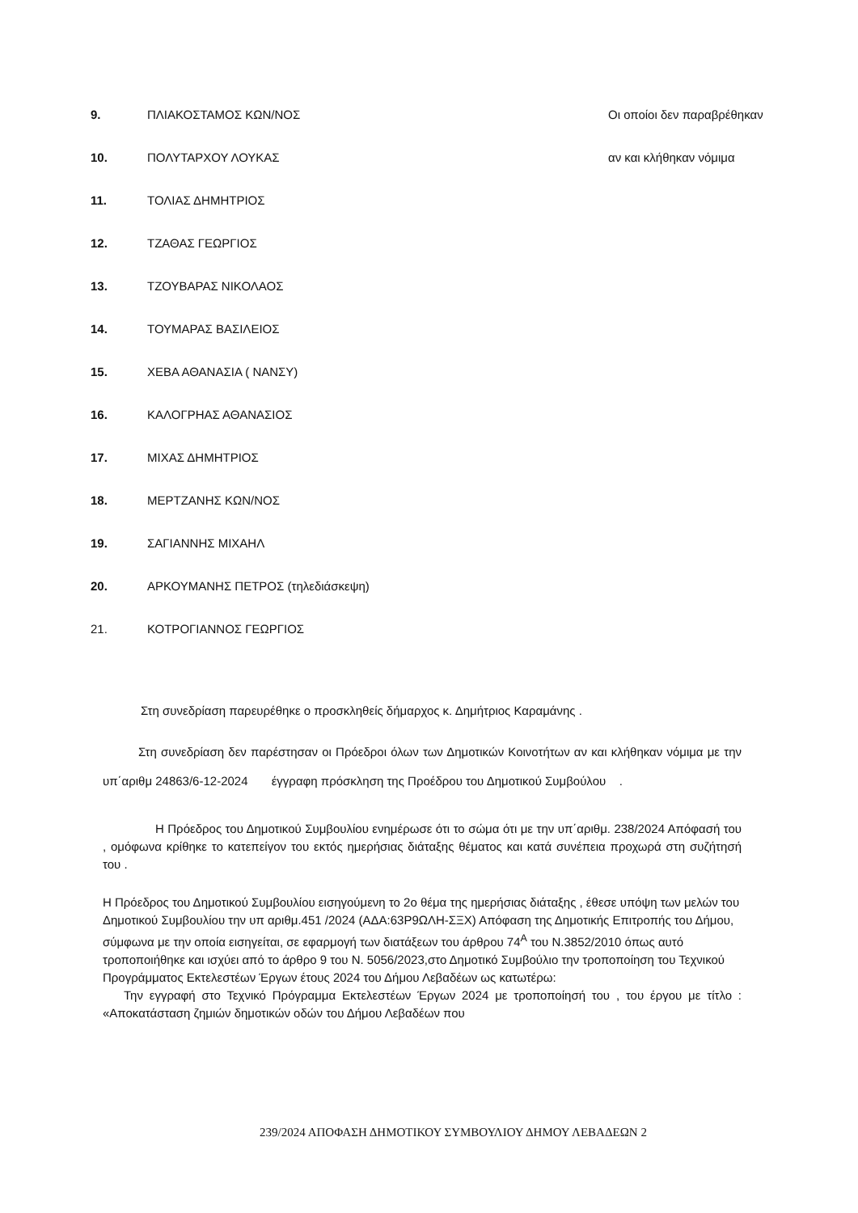9. ΠΛΙΑΚΟΣΤΑΜΟΣ ΚΩΝ/ΝΟΣ Οι οποίοι δεν παραβρέθηκαν
10. ΠΟΛΥΤΑΡΧΟΥ ΛΟΥΚΑΣ αν και κλήθηκαν νόμιμα
11. ΤΟΛΙΑΣ ΔΗΜΗΤΡΙΟΣ
12. ΤΖΑΘΑΣ ΓΕΩΡΓΙΟΣ
13. ΤΖΟΥΒΑΡΑΣ ΝΙΚΟΛΑΟΣ
14. ΤΟΥΜΑΡΑΣ ΒΑΣΙΛΕΙΟΣ
15. ΧΕΒΑ ΑΘΑΝΑΣΙΑ ( ΝΑΝΣΥ)
16. ΚΑΛΟΓΡΗΑΣ ΑΘΑΝΑΣΙΟΣ
17. ΜΙΧΑΣ ΔΗΜΗΤΡΙΟΣ
18. ΜΕΡΤΖΑΝΗΣ ΚΩΝ/ΝΟΣ
19. ΣΑΓΙΑΝΝΗΣ ΜΙΧΑΗΛ
20. ΑΡΚΟΥΜΑΝΗΣ ΠΕΤΡΟΣ (τηλεδιάσκεψη)
21. ΚΟΤΡΟΓΙΑΝΝΟΣ ΓΕΩΡΓΙΟΣ
Στη συνεδρίαση παρευρέθηκε ο προσκληθείς δήμαρχος κ. Δημήτριος Καραμάνης .
Στη συνεδρίαση δεν παρέστησαν οι Πρόεδροι όλων των Δημοτικών Κοινοτήτων αν και κλήθηκαν νόμιμα με την υπ΄αριθμ 24863/6-12-2024 έγγραφη πρόσκληση της Προέδρου του Δημοτικού Συμβούλου .
Η Πρόεδρος του Δημοτικού Συμβουλίου ενημέρωσε ότι το σώμα ότι με την υπ΄αριθμ. 238/2024 Απόφασή του , ομόφωνα κρίθηκε το κατεπείγον του εκτός ημερήσιας διάταξης θέματος και κατά συνέπεια προχωρά στη συζήτησή του .
Η Πρόεδρος του Δημοτικού Συμβουλίου εισηγούμενη το 2ο θέμα της ημερήσιας διάταξης , έθεσε υπόψη των μελών του Δημοτικού Συμβουλίου την υπ αριθμ.451 /2024 (ΑΔΑ:63Ρ9ΩΛΗ-ΣΞΧ) Απόφαση της Δημοτικής Επιτροπής του Δήμου, σύμφωνα με την οποία εισηγείται, σε εφαρμογή των διατάξεων του άρθρου 74<sup>Α</sup> του Ν.3852/2010 όπως αυτό τροποποιήθηκε και ισχύει από το άρθρο 9 του Ν. 5056/2023,στο Δημοτικό Συμβούλιο την τροποποίηση του Τεχνικού Προγράμματος Εκτελεστέων Έργων έτους 2024 του Δήμου Λεβαδέων ως κατωτέρω:
Την εγγραφή στο Τεχνικό Πρόγραμμα Εκτελεστέων Έργων 2024 με τροποποίησή του , του έργου με τίτλο : «Αποκατάσταση ζημιών δημοτικών οδών του Δήμου Λεβαδέων που
239/2024 ΑΠΟΦΑΣΗ ΔΗΜΟΤΙΚΟΥ ΣΥΜΒΟΥΛΙΟΥ ΔΗΜΟΥ ΛΕΒΑΔΕΩΝ 2